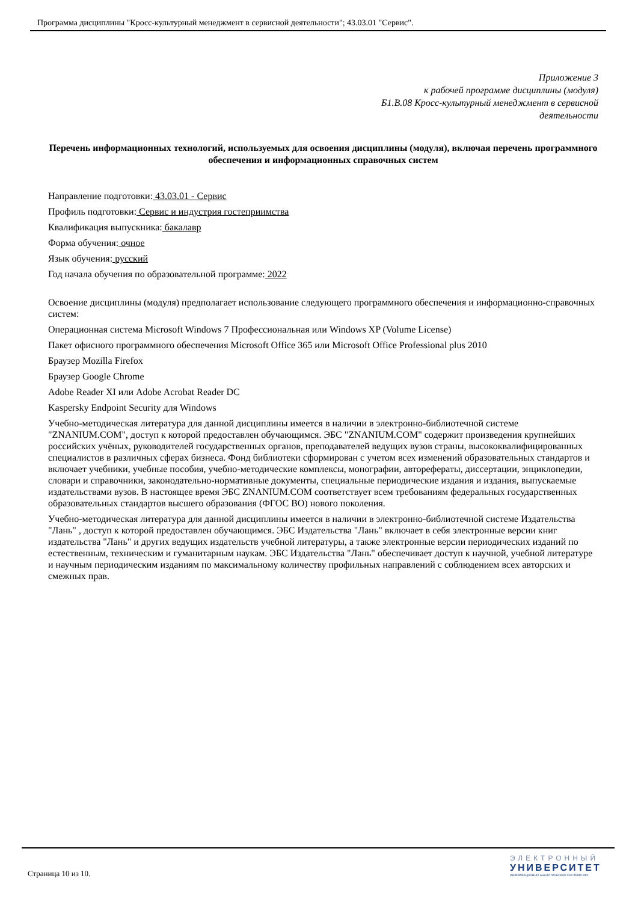Программа дисциплины "Кросс-культурный менеджмент в сервисной деятельности"; 43.03.01 "Сервис".
Приложение 3
к рабочей программе дисциплины (модуля)
Б1.В.08 Кросс-культурный менеджмент в сервисной
деятельности
Перечень информационных технологий, используемых для освоения дисциплины (модуля), включая перечень программного обеспечения и информационных справочных систем
Направление подготовки: 43.03.01 - Сервис
Профиль подготовки: Сервис и индустрия гостеприимства
Квалификация выпускника: бакалавр
Форма обучения: очное
Язык обучения: русский
Год начала обучения по образовательной программе: 2022
Освоение дисциплины (модуля) предполагает использование следующего программного обеспечения и информационно-справочных систем:
Операционная система Microsoft Windows 7 Профессиональная или Windows XP (Volume License)
Пакет офисного программного обеспечения Microsoft Office 365 или Microsoft Office Professional plus 2010
Браузер Mozilla Firefox
Браузер Google Chrome
Adobe Reader XI или Adobe Acrobat Reader DC
Kaspersky Endpoint Security для Windows
Учебно-методическая литература для данной дисциплины имеется в наличии в электронно-библиотечной системе "ZNANIUM.COM", доступ к которой предоставлен обучающимся. ЭБС "ZNANIUM.COM" содержит произведения крупнейших российских учёных, руководителей государственных органов, преподавателей ведущих вузов страны, высококвалифицированных специалистов в различных сферах бизнеса. Фонд библиотеки сформирован с учетом всех изменений образовательных стандартов и включает учебники, учебные пособия, учебно-методические комплексы, монографии, авторефераты, диссертации, энциклопедии, словари и справочники, законодательно-нормативные документы, специальные периодические издания и издания, выпускаемые издательствами вузов. В настоящее время ЭБС ZNANIUM.COM соответствует всем требованиям федеральных государственных образовательных стандартов высшего образования (ФГОС ВО) нового поколения.
Учебно-методическая литература для данной дисциплины имеется в наличии в электронно-библиотечной системе Издательства "Лань" , доступ к которой предоставлен обучающимся. ЭБС Издательства "Лань" включает в себя электронные версии книг издательства "Лань" и других ведущих издательств учебной литературы, а также электронные версии периодических изданий по естественным, техническим и гуманитарным наукам. ЭБС Издательства "Лань" обеспечивает доступ к научной, учебной литературе и научным периодическим изданиям по максимальному количеству профильных направлений с соблюдением всех авторских и смежных прав.
Страница 10 из 10.
ЭЛЕКТРОННЫЙ
УНИВЕРСИТЕТ
ИНФОРМАЦИОННО-АНАЛИТИЧЕСКАЯ СИСТЕМА КФУ